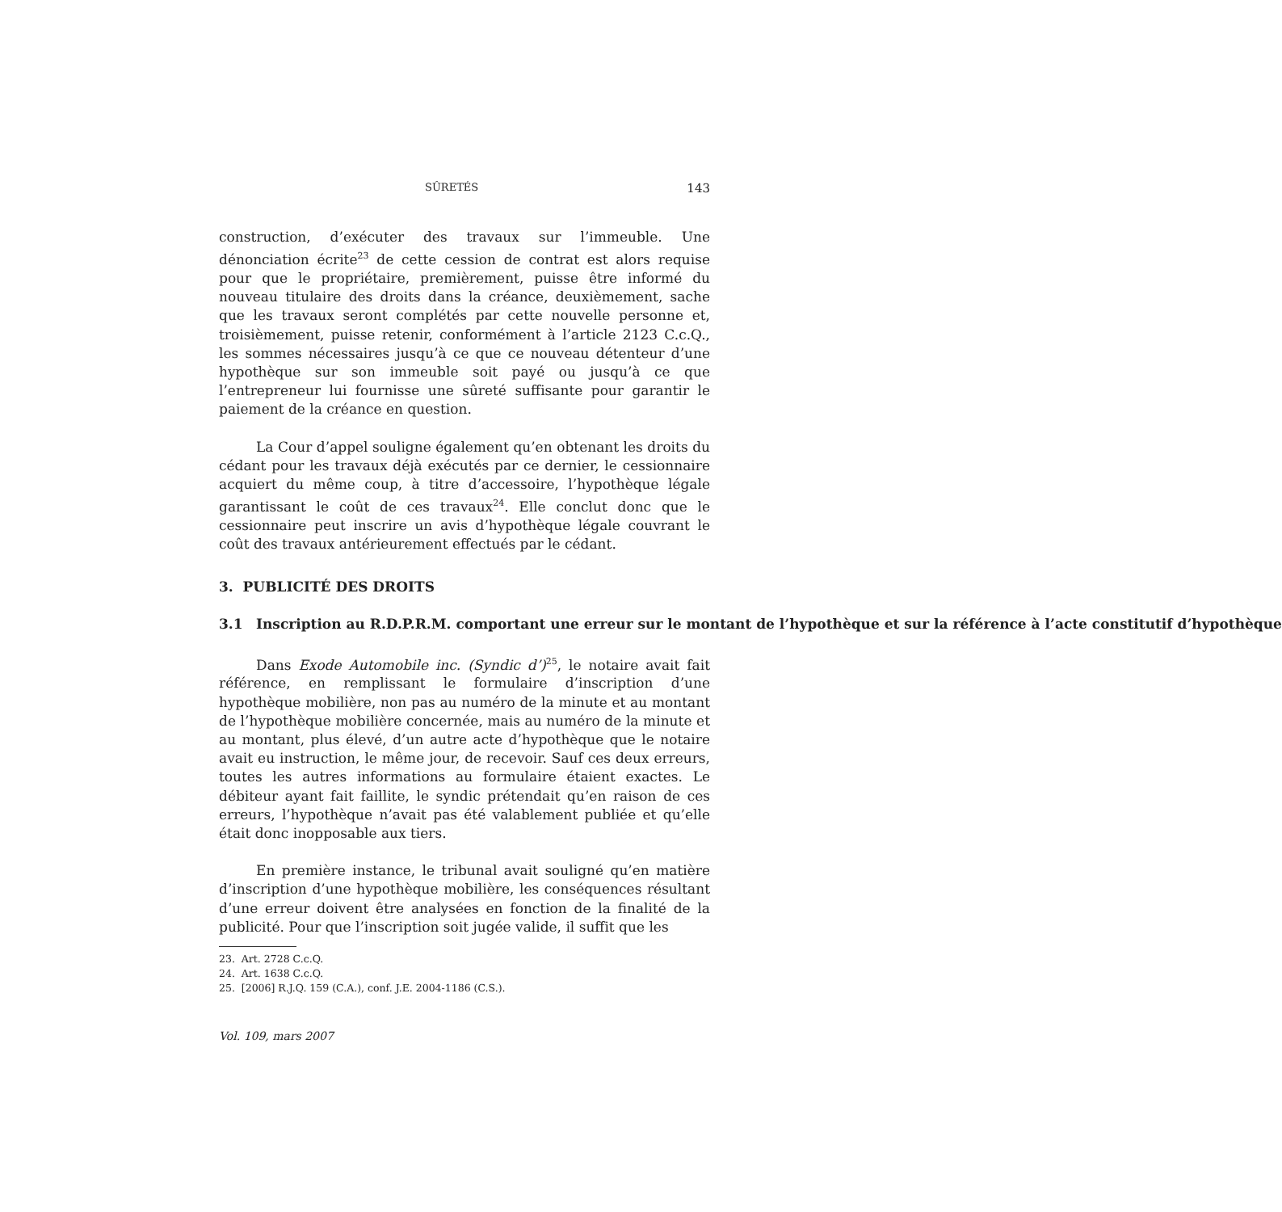SÛRETÉS 143
construction, d’exécuter des travaux sur l’immeuble. Une dénonciation écrite<sup>23</sup> de cette cession de contrat est alors requise pour que le propriétaire, premièrement, puisse être informé du nouveau titulaire des droits dans la créance, deuxièmement, sache que les travaux seront complétés par cette nouvelle personne et, troisièmement, puisse retenir, conformément à l’article 2123 C.c.Q., les sommes nécessaires jusqu’à ce que ce nouveau détenteur d’une hypothèque sur son immeuble soit payé ou jusqu’à ce que l’entrepreneur lui fournisse une sûreté suffisante pour garantir le paiement de la créance en question.
La Cour d’appel souligne également qu’en obtenant les droits du cédant pour les travaux déjà exécutés par ce dernier, le cessionnaire acquiert du même coup, à titre d’accessoire, l’hypothèque légale garantissant le coût de ces travaux<sup>24</sup>. Elle conclut donc que le cessionnaire peut inscrire un avis d’hypothèque légale couvrant le coût des travaux antérieurement effectués par le cédant.
3. PUBLICITÉ DES DROITS
3.1 Inscription au R.D.P.R.M. comportant une erreur sur le montant de l’hypothèque et sur la référence à l’acte constitutif d’hypothèque
Dans Exode Automobile inc. (Syndic d’)<sup>25</sup>, le notaire avait fait référence, en remplissant le formulaire d’inscription d’une hypothèque mobilière, non pas au numéro de la minute et au montant de l’hypothèque mobilière concernée, mais au numéro de la minute et au montant, plus élevé, d’un autre acte d’hypothèque que le notaire avait eu instruction, le même jour, de recevoir. Sauf ces deux erreurs, toutes les autres informations au formulaire étaient exactes. Le débiteur ayant fait faillite, le syndic prétendait qu’en raison de ces erreurs, l’hypothèque n’avait pas été valablement publiée et qu’elle était donc inopposable aux tiers.
En première instance, le tribunal avait souligné qu’en matière d’inscription d’une hypothèque mobilière, les conséquences résultant d’une erreur doivent être analysées en fonction de la finalité de la publicité. Pour que l’inscription soit jugée valide, il suffit que les
23. Art. 2728 C.c.Q.
24. Art. 1638 C.c.Q.
25. [2006] R.J.Q. 159 (C.A.), conf. J.E. 2004-1186 (C.S.).
Vol. 109, mars 2007